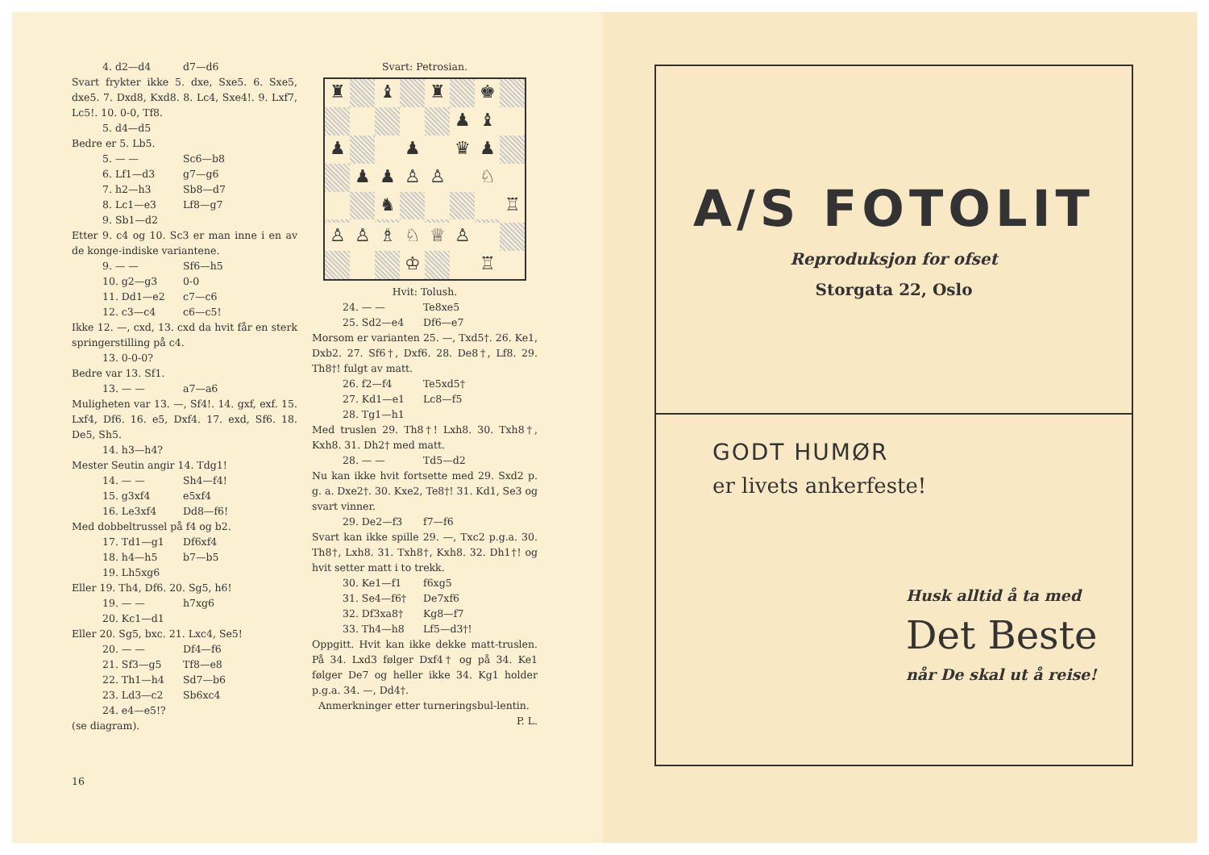4. d2—d4 d7—d6
Svart frykter ikke 5. dxe, Sxe5. 6. Sxe5, dxe5. 7. Dxd8, Kxd8. 8. Lc4, Sxe4!. 9. Lxf7, Lc5!. 10. 0-0, Tf8.
5. d4—d5
Bedre er 5. Lb5.
5. — — Sc6—b8
6. Lf1—d3 g7—g6
7. h2—h3 Sb8—d7
8. Lc1—e3 Lf8—g7
9. Sb1—d2
Etter 9. c4 og 10. Sc3 er man inne i en av de konge-indiske variantene.
9. — — Sf6—h5
10. g2—g3 0-0
11. Dd1—e2 c7—c6
12. c3—c4 c6—c5!
Ikke 12. —, cxd, 13. cxd da hvit får en sterk springerstilling på c4.
13. 0-0-0?
Bedre var 13. Sf1.
13. — — a7—a6
Muligheten var 13. —, Sf4!. 14. gxf, exf. 15. Lxf4, Df6. 16. e5, Dxf4. 17. exd, Sf6. 18. De5, Sh5.
14. h3—h4?
Mester Seutin angir 14. Tdg1!
14. — — Sh4—f4!
15. g3xf4 e5xf4
16. Le3xf4 Dd8—f6!
Med dobbeltrussel på f4 og b2.
17. Td1—g1 Df6xf4
18. h4—h5 b7—b5
19. Lh5xg6
Eller 19. Th4, Df6. 20. Sg5, h6!
19. — — h7xg6
20. Kc1—d1
Eller 20. Sg5, bxc. 21. Lxc4, Se5!
20. — — Df4—f6
21. Sf3—g5 Tf8—e8
22. Th1—h4 Sd7—b6
23. Ld3—c2 Sb6xc4
24. e4—e5!?
(se diagram).
16
Svart: Petrosian.
♜
♝
♜
♚
♟
♝
♟
♟
♛
♟
♟
♟
♙
♙
♘
♞
♖
♙
♙
♗
♘
♕
♙
♔
♖
Hvit: Tolush.
24. — — Te8xe5
25. Sd2—e4 Df6—e7
Morsom er varianten 25. —, Txd5†. 26. Ke1, Dxb2. 27. Sf6†, Dxf6. 28. De8†, Lf8. 29. Th8†! fulgt av matt.
26. f2—f4 Te5xd5†
27. Kd1—e1 Lc8—f5
28. Tg1—h1
Med truslen 29. Th8†! Lxh8. 30. Txh8†, Kxh8. 31. Dh2† med matt.
28. — — Td5—d2
Nu kan ikke hvit fortsette med 29. Sxd2 p. g. a. Dxe2†. 30. Kxe2, Te8†! 31. Kd1, Se3 og svart vinner.
29. De2—f3 f7—f6
Svart kan ikke spille 29. —, Txc2 p.g.a. 30. Th8†, Lxh8. 31. Txh8†, Kxh8. 32. Dh1†! og hvit setter matt i to trekk.
30. Ke1—f1 f6xg5
31. Se4—f6† De7xf6
32. Df3xa8† Kg8—f7
33. Th4—h8 Lf5—d3†!
Oppgitt. Hvit kan ikke dekke matt-truslen. På 34. Lxd3 følger Dxf4† og på 34. Ke1 følger De7 og heller ikke 34. Kg1 holder p.g.a. 34. —, Dd4†.
Anmerkninger etter turneringsbul-lentin. P. L.
A/S FOTOLIT
Reproduksjon for ofset
Storgata 22, Oslo
GODT HUMØR
er livets ankerfeste!
Husk alltid å ta med
Det Beste
når De skal ut å reise!